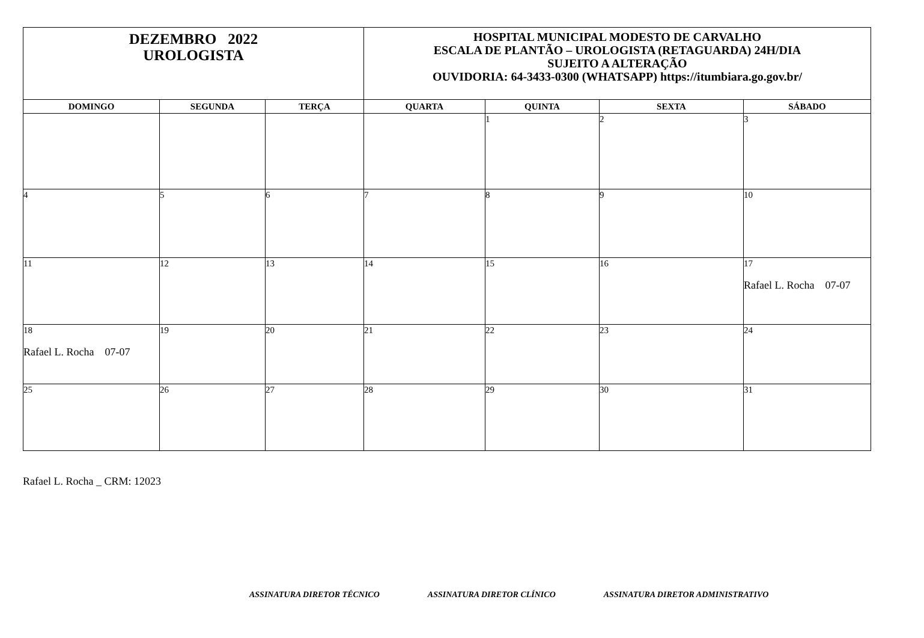| DEZEMBRO 2022 UROLOGISTA | | | HOSPITAL MUNICIPAL MODESTO DE CARVALHO ESCALA DE PLANTÃO – UROLOGISTA (RETAGUARDA) 24H/DIA SUJEITO A ALTERAÇÃO OUVIDORIA: 64-3433-0300 (WHATSAPP) https://itumbiara.go.gov.br/ | | | |
| DOMINGO | SEGUNDA | TERÇA | QUARTA | QUINTA | SEXTA | SÁBADO |
| | | | | 1 | 2 | 3 |
| 4 | 5 | 6 | 7 | 8 | 9 | 10 |
| 11 | 12 | 13 | 14 | 15 | 16 | 17 Rafael L. Rocha 07-07 |
| 18 Rafael L. Rocha 07-07 | 19 | 20 | 21 | 22 | 23 | 24 |
| 25 | 26 | 27 | 28 | 29 | 30 | 31 |
Rafael L. Rocha _ CRM: 12023
ASSINATURA DIRETOR TÉCNICO ASSINATURA DIRETOR CLÍNICO ASSINATURA DIRETOR ADMINISTRATIVO